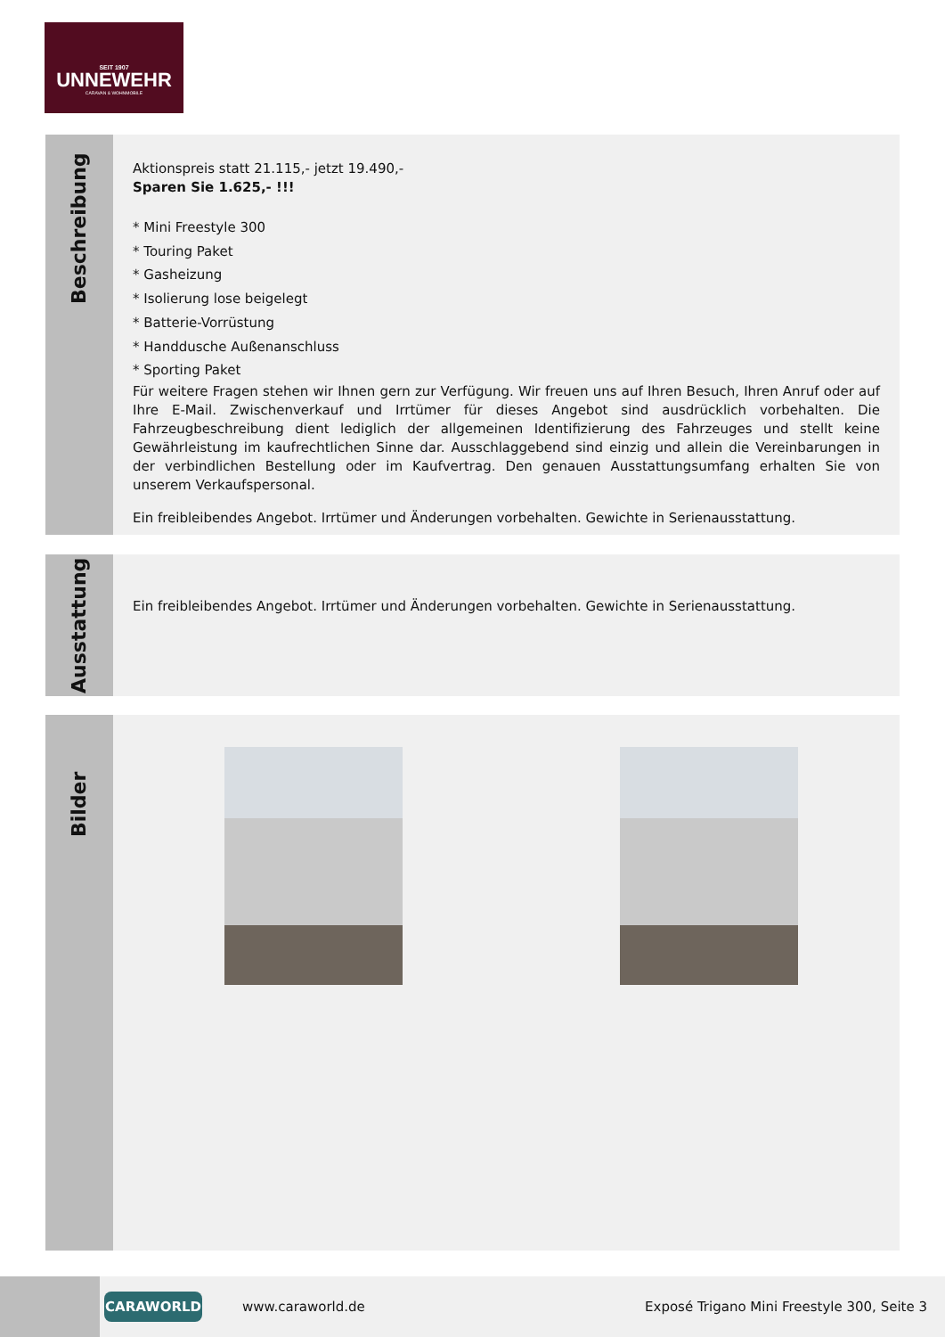SEIT 1907
UNNEWEHR
CARAVAN & WOHNMOBILE
Beschreibung
Aktionspreis statt 21.115,- jetzt 19.490,-
Sparen Sie 1.625,- !!!
* Mini Freestyle 300
* Touring Paket
* Gasheizung
* Isolierung lose beigelegt
* Batterie-Vorrüstung
* Handdusche Außenanschluss
* Sporting Paket
Für weitere Fragen stehen wir Ihnen gern zur Verfügung. Wir freuen uns auf Ihren Besuch, Ihren Anruf oder auf Ihre E-Mail. Zwischenverkauf und Irrtümer für dieses Angebot sind ausdrücklich vorbehalten. Die Fahrzeugbeschreibung dient lediglich der allgemeinen Identifizierung des Fahrzeuges und stellt keine Gewährleistung im kaufrechtlichen Sinne dar. Ausschlaggebend sind einzig und allein die Vereinbarungen in der verbindlichen Bestellung oder im Kaufvertrag. Den genauen Ausstattungsumfang erhalten Sie von unserem Verkaufspersonal.
Ein freibleibendes Angebot. Irrtümer und Änderungen vorbehalten. Gewichte in Serienausstattung.
Ausstattung
Ein freibleibendes Angebot. Irrtümer und Änderungen vorbehalten. Gewichte in Serienausstattung.
Bilder
CARAWORLD
www.caraworld.de
Exposé Trigano Mini Freestyle 300, Seite 3